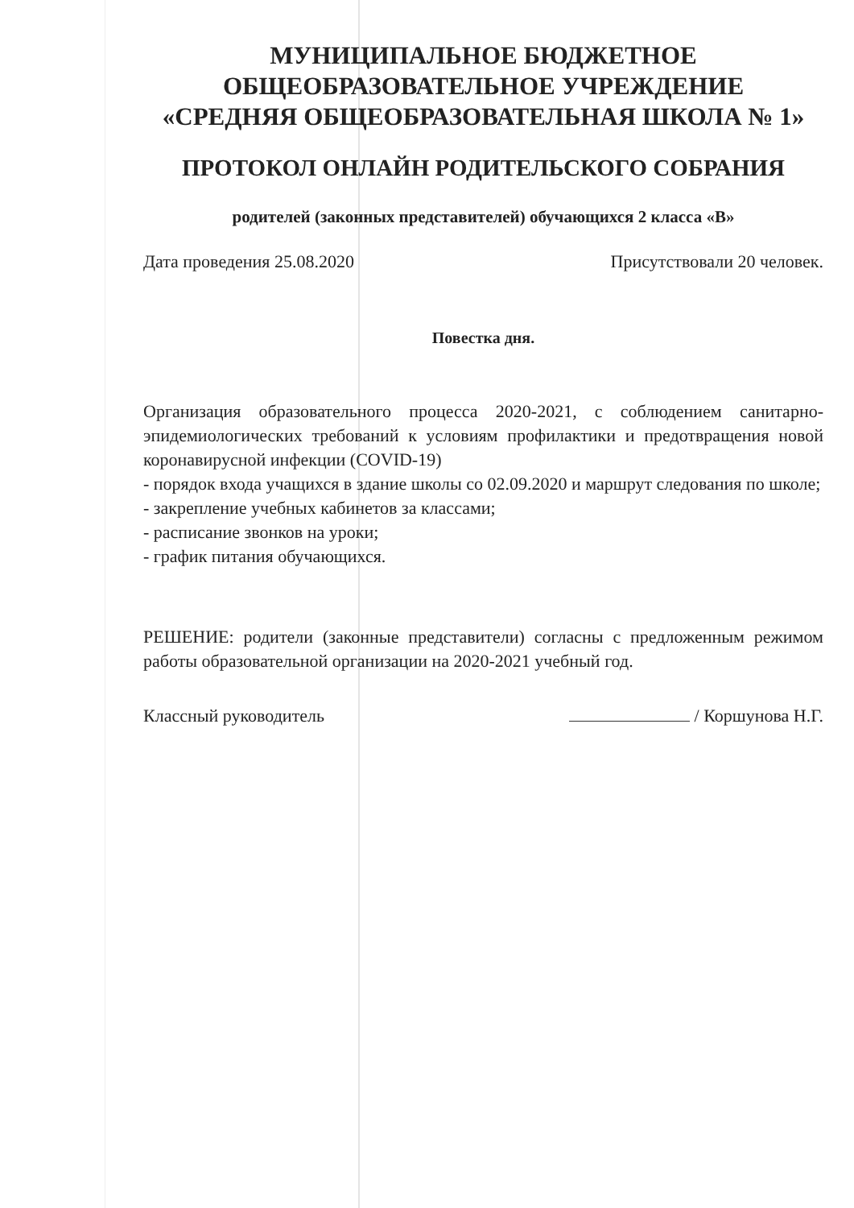МУНИЦИПАЛЬНОЕ БЮДЖЕТНОЕ
ОБЩЕОБРАЗОВАТЕЛЬНОЕ УЧРЕЖДЕНИЕ
«СРЕДНЯЯ ОБЩЕОБРАЗОВАТЕЛЬНАЯ ШКОЛА № 1»
ПРОТОКОЛ ОНЛАЙН РОДИТЕЛЬСКОГО СОБРАНИЯ
родителей (законных представителей) обучающихся 2 класса «В»
Дата проведения 25.08.2020 Присутствовали 20 человек.
Повестка дня.
Организация образовательного процесса 2020-2021, с соблюдением санитарно-эпидемиологических требований к условиям профилактики и предотвращения новой коронавирусной инфекции (COVID-19)
- порядок входа учащихся в здание школы со 02.09.2020 и маршрут следования по школе;
- закрепление учебных кабинетов за классами;
- расписание звонков на уроки;
- график питания обучающихся.
РЕШЕНИЕ: родители (законные представители) согласны с предложенным режимом работы образовательной организации на 2020-2021 учебный год.
Классный руководитель / Коршунова Н.Г.